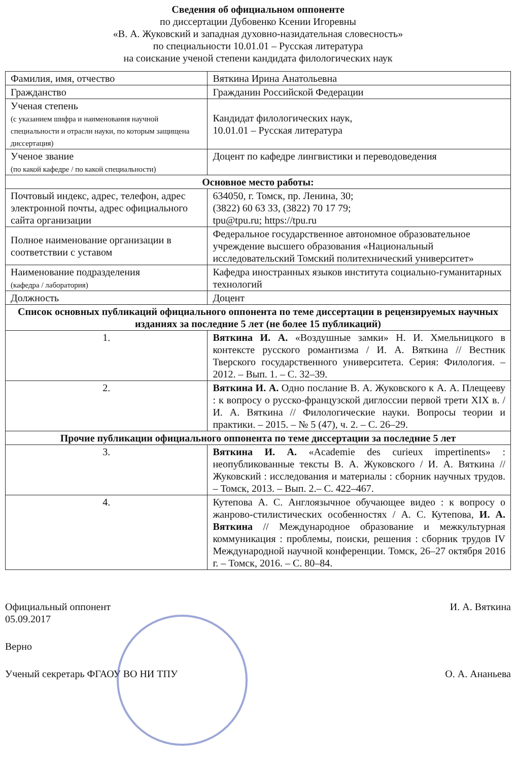Сведения об официальном оппоненте
по диссертации Дубовенко Ксении Игоревны
«В. А. Жуковский и западная духовно-назидательная словесность»
по специальности 10.01.01 – Русская литература
на соискание ученой степени кандидата филологических наук
| Фамилия, имя, отчество | | Вяткина Ирина Анатольевна |
| Гражданство | | Гражданин Российской Федерации |
| Ученая степень (с указанием шифра и наименования научной специальности и отрасли науки, по которым защищена диссертация) | | Кандидат филологических наук, 10.01.01 – Русская литература |
| Ученое звание (по какой кафедре / по какой специальности) | | Доцент по кафедре лингвистики и переводоведения |
| Основное место работы: | | |
| Почтовый индекс, адрес, телефон, адрес электронной почты, адрес официального сайта организации | | 634050, г. Томск, пр. Ленина, 30; (3822) 60 63 33, (3822) 70 17 79; tpu@tpu.ru; https://tpu.ru |
| Полное наименование организации в соответствии с уставом | | Федеральное государственное автономное образовательное учреждение высшего образования «Национальный исследовательский Томский политехнический университет» |
| Наименование подразделения (кафедра / лаборатория) | | Кафедра иностранных языков института социально-гуманитарных технологий |
| Должность | | Доцент |
| Список основных публикаций официального оппонента по теме диссертации в рецензируемых научных изданиях за последние 5 лет (не более 15 публикаций) | | |
| 1. | Вяткина И. А. «Воздушные замки» Н. И. Хмельницкого в контексте русского романтизма / И. А. Вяткина // Вестник Тверского государственного университета. Серия: Филология. – 2012. – Вып. 1. – С. 32–39. | |
| 2. | Вяткина И. А. Одно послание В. А. Жуковского к А. А. Плещееву : к вопросу о русско-французской диглоссии первой трети XIX в. / И. А. Вяткина // Филологические науки. Вопросы теории и практики. – 2015. – № 5 (47), ч. 2. – С. 26–29. | |
| Прочие публикации официального оппонента по теме диссертации за последние 5 лет | | |
| 3. | Вяткина И. А. «Academie des curieux impertinents» : неопубликованные тексты В. А. Жуковского / И. А. Вяткина // Жуковский : исследования и материалы : сборник научных трудов. – Томск, 2013. – Вып. 2.– С. 422–467. | |
| 4. | Кутепова А. С. Англоязычное обучающее видео : к вопросу о жанрово-стилистических особенностях / А. С. Кутепова, И. А. Вяткина // Международное образование и межкультурная коммуникация : проблемы, поиски, решения : сборник трудов IV Международной научной конференции. Томск, 26–27 октября 2016 г. – Томск, 2016. – С. 80–84. | |
Официальный оппонент И. А. Вяткина
05.09.2017
Верно
Ученый секретарь ФГАОУ ВО НИ ТПУ О. А. Ананьева